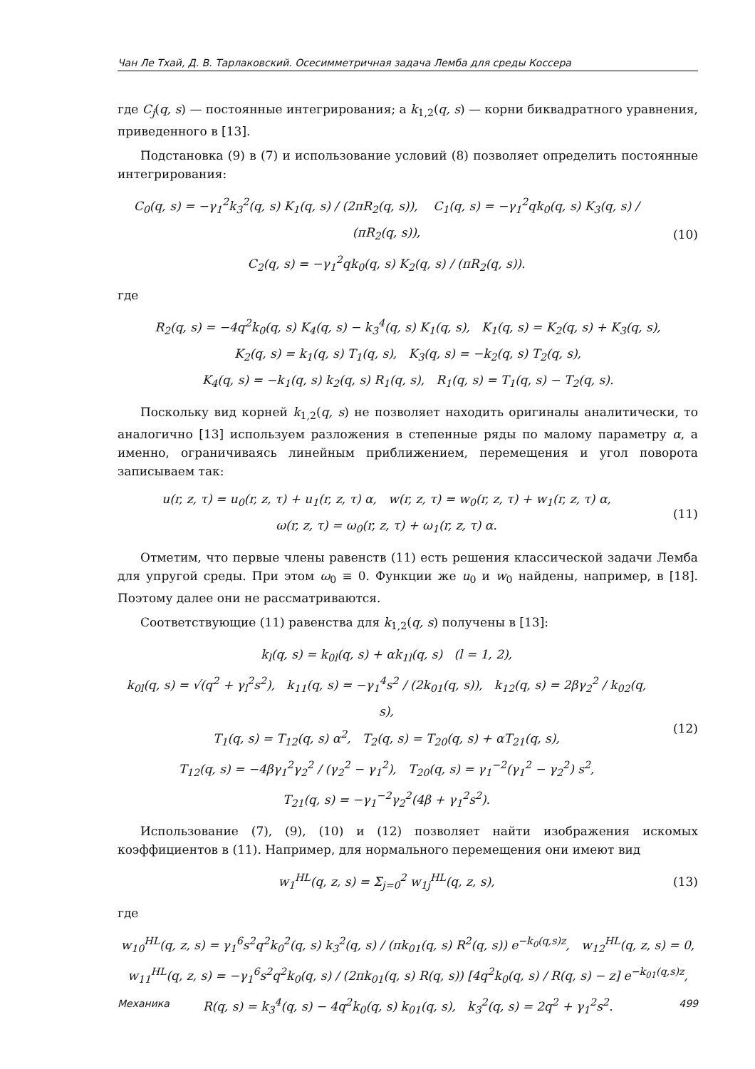Чан Ле Тхай, Д. В. Тарлаковский. Осесимметричная задача Лемба для среды Коссера
где C<sub>j</sub>(q, s) — постоянные интегрирования; а k<sub>1,2</sub>(q, s) — корни биквадратного уравнения, приведенного в [13].
Подстановка (9) в (7) и использование условий (8) позволяет определить постоянные интегрирования:
C<sub>0</sub>(q, s) = −γ<sub>1</sub><sup>2</sup>k<sub>3</sub><sup>2</sup>(q, s) K<sub>1</sub>(q, s) / (2πR<sub>2</sub>(q, s)), C<sub>1</sub>(q, s) = −γ<sub>1</sub><sup>2</sup>qk<sub>0</sub>(q, s) K<sub>3</sub>(q, s) / (πR<sub>2</sub>(q, s)),
C<sub>2</sub>(q, s) = −γ<sub>1</sub><sup>2</sup>qk<sub>0</sub>(q, s) K<sub>2</sub>(q, s) / (πR<sub>2</sub>(q, s)).
(10)
где
R<sub>2</sub>(q, s) = −4q<sup>2</sup>k<sub>0</sub>(q, s) K<sub>4</sub>(q, s) − k<sub>3</sub><sup>4</sup>(q, s) K<sub>1</sub>(q, s), K<sub>1</sub>(q, s) = K<sub>2</sub>(q, s) + K<sub>3</sub>(q, s),
K<sub>2</sub>(q, s) = k<sub>1</sub>(q, s) T<sub>1</sub>(q, s), K<sub>3</sub>(q, s) = −k<sub>2</sub>(q, s) T<sub>2</sub>(q, s),
K<sub>4</sub>(q, s) = −k<sub>1</sub>(q, s) k<sub>2</sub>(q, s) R<sub>1</sub>(q, s), R<sub>1</sub>(q, s) = T<sub>1</sub>(q, s) − T<sub>2</sub>(q, s).
Поскольку вид корней k<sub>1,2</sub>(q, s) не позволяет находить оригиналы аналитически, то аналогично [13] используем разложения в степенные ряды по малому параметру α, а именно, ограничиваясь линейным приближением, перемещения и угол поворота записываем так:
u(r, z, τ) = u<sub>0</sub>(r, z, τ) + u<sub>1</sub>(r, z, τ) α, w(r, z, τ) = w<sub>0</sub>(r, z, τ) + w<sub>1</sub>(r, z, τ) α,
ω(r, z, τ) = ω<sub>0</sub>(r, z, τ) + ω<sub>1</sub>(r, z, τ) α.
(11)
Отметим, что первые члены равенств (11) есть решения классической задачи Лемба для упругой среды. При этом ω<sub>0</sub> ≡ 0. Функции же u<sub>0</sub> и w<sub>0</sub> найдены, например, в [18]. Поэтому далее они не рассматриваются.
Соответствующие (11) равенства для k<sub>1,2</sub>(q, s) получены в [13]:
k<sub>l</sub>(q, s) = k<sub>0l</sub>(q, s) + αk<sub>1l</sub>(q, s) (l = 1, 2),
k<sub>0l</sub>(q, s) = √(q<sup>2</sup> + γ<sub>l</sub><sup>2</sup>s<sup>2</sup>), k<sub>11</sub>(q, s) = −γ<sub>1</sub><sup>4</sup>s<sup>2</sup> / (2k<sub>01</sub>(q, s)), k<sub>12</sub>(q, s) = 2βγ<sub>2</sub><sup>2</sup> / k<sub>02</sub>(q, s),
T<sub>1</sub>(q, s) = T<sub>12</sub>(q, s) α<sup>2</sup>, T<sub>2</sub>(q, s) = T<sub>20</sub>(q, s) + αT<sub>21</sub>(q, s),
T<sub>12</sub>(q, s) = −4βγ<sub>1</sub><sup>2</sup>γ<sub>2</sub><sup>2</sup> / (γ<sub>2</sub><sup>2</sup> − γ<sub>1</sub><sup>2</sup>), T<sub>20</sub>(q, s) = γ<sub>1</sub><sup>−2</sup>(γ<sub>1</sub><sup>2</sup> − γ<sub>2</sub><sup>2</sup>) s<sup>2</sup>,
T<sub>21</sub>(q, s) = −γ<sub>1</sub><sup>−2</sup>γ<sub>2</sub><sup>2</sup>(4β + γ<sub>1</sub><sup>2</sup>s<sup>2</sup>).
(12)
Использование (7), (9), (10) и (12) позволяет найти изображения искомых коэффициентов в (11). Например, для нормального перемещения они имеют вид
w<sub>1</sub><sup>HL</sup>(q, z, s) = Σ<sub>j=0</sub><sup>2</sup> w<sub>1j</sub><sup>HL</sup>(q, z, s),
(13)
где
w<sub>10</sub><sup>HL</sup>(q, z, s) = γ<sub>1</sub><sup>6</sup>s<sup>2</sup>q<sup>2</sup>k<sub>0</sub><sup>2</sup>(q, s) k<sub>3</sub><sup>2</sup>(q, s) / (πk<sub>01</sub>(q, s) R<sup>2</sup>(q, s)) e<sup>−k<sub>0</sub>(q,s)z</sup>, w<sub>12</sub><sup>HL</sup>(q, z, s) = 0,
w<sub>11</sub><sup>HL</sup>(q, z, s) = −γ<sub>1</sub><sup>6</sup>s<sup>2</sup>q<sup>2</sup>k<sub>0</sub>(q, s) / (2πk<sub>01</sub>(q, s) R(q, s)) [4q<sup>2</sup>k<sub>0</sub>(q, s) / R(q, s) − z] e<sup>−k<sub>01</sub>(q,s)z</sup>,
R(q, s) = k<sub>3</sub><sup>4</sup>(q, s) − 4q<sup>2</sup>k<sub>0</sub>(q, s) k<sub>01</sub>(q, s), k<sub>3</sub><sup>2</sup>(q, s) = 2q<sup>2</sup> + γ<sub>1</sub><sup>2</sup>s<sup>2</sup>.
Механика 499